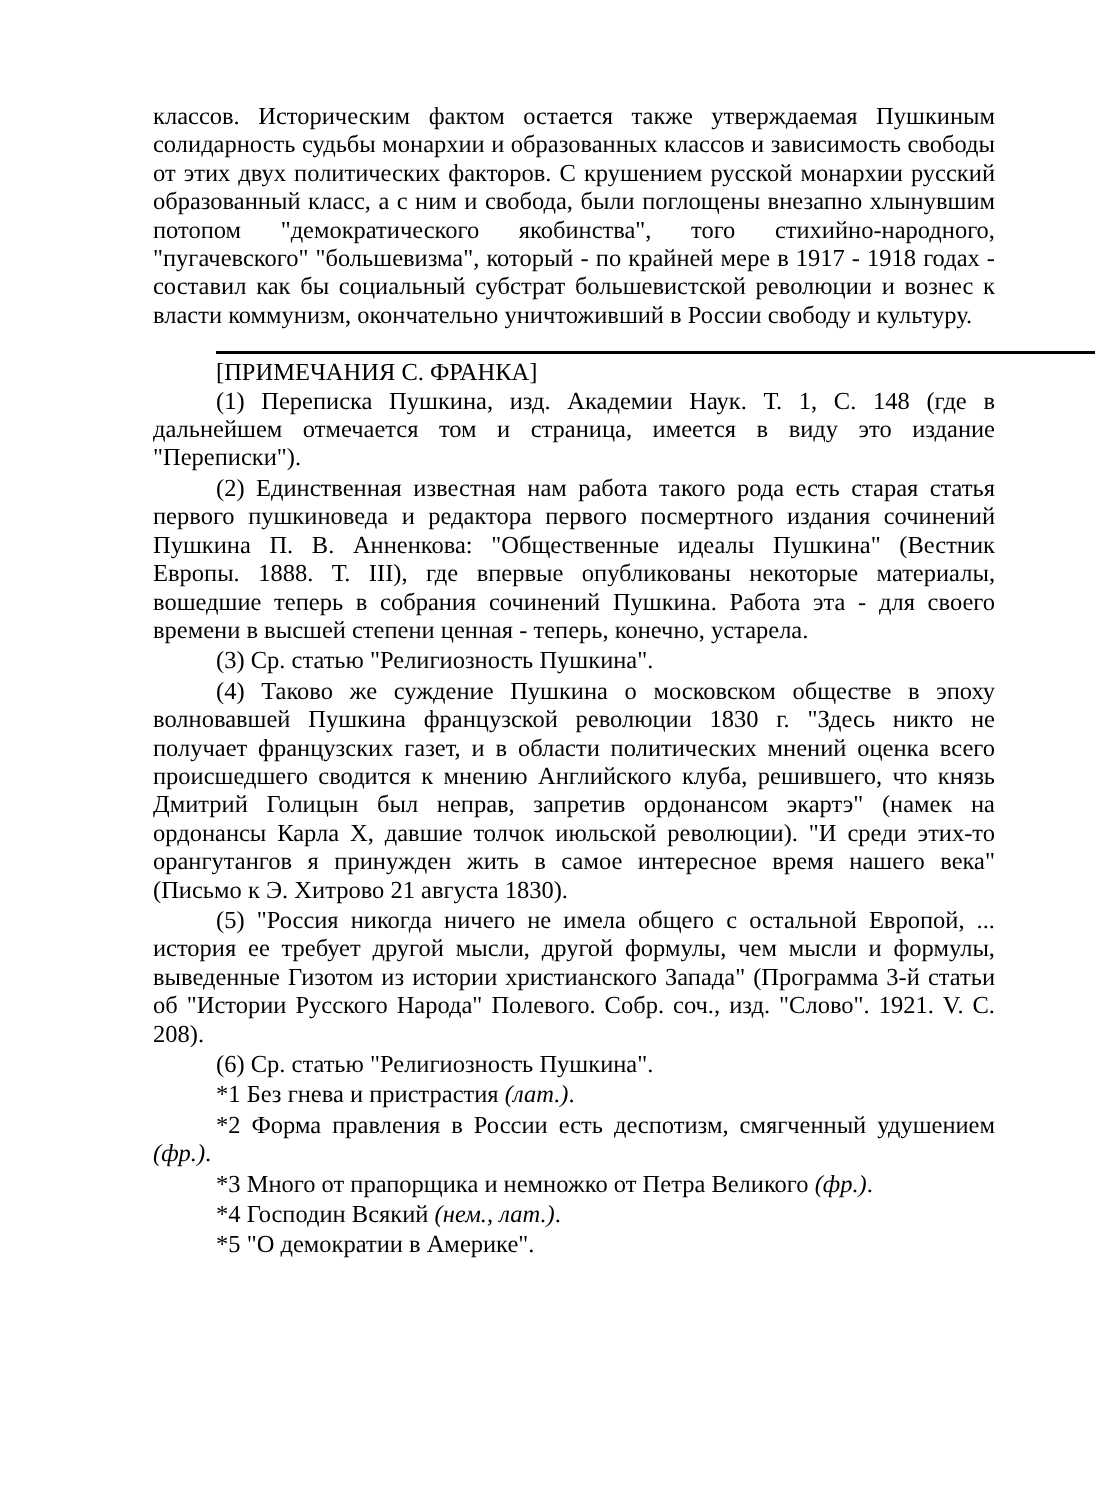классов. Историческим фактом остается также утверждаемая Пушкиным солидарность судьбы монархии и образованных классов и зависимость свободы от этих двух политических факторов. С крушением русской монархии русский образованный класс, а с ним и свобода, были поглощены внезапно хлынувшим потопом "демократического якобинства", того стихийно-народного, "пугачевского" "большевизма", который - по крайней мере в 1917 - 1918 годах - составил как бы социальный субстрат большевистской революции и вознес к власти коммунизм, окончательно уничтоживший в России свободу и культуру.
[ПРИМЕЧАНИЯ С. ФРАНКА]
(1) Переписка Пушкина, изд. Академии Наук. Т. 1, С. 148 (где в дальнейшем отмечается том и страница, имеется в виду это издание "Переписки").
(2) Единственная известная нам работа такого рода есть старая статья первого пушкиноведа и редактора первого посмертного издания сочинений Пушкина П. В. Анненкова: "Общественные идеалы Пушкина" (Вестник Европы. 1888. Т. III), где впервые опубликованы некоторые материалы, вошедшие теперь в собрания сочинений Пушкина. Работа эта - для своего времени в высшей степени ценная - теперь, конечно, устарела.
(3) Ср. статью "Религиозность Пушкина".
(4) Таково же суждение Пушкина о московском обществе в эпоху волновавшей Пушкина французской революции 1830 г. "Здесь никто не получает французских газет, и в области политических мнений оценка всего происшедшего сводится к мнению Английского клуба, решившего, что князь Дмитрий Голицын был неправ, запретив ордонансом экартэ" (намек на ордонансы Карла X, давшие толчок июльской революции). "И среди этих-то орангутангов я принужден жить в самое интересное время нашего века" (Письмо к Э. Хитрово 21 августа 1830).
(5) "Россия никогда ничего не имела общего с остальной Европой, ... история ее требует другой мысли, другой формулы, чем мысли и формулы, выведенные Гизотом из истории христианского Запада" (Программа 3-й статьи об "Истории Русского Народа" Полевого. Собр. соч., изд. "Слово". 1921. V. С. 208).
(6) Ср. статью "Религиозность Пушкина".
*1 Без гнева и пристрастия (лат.).
*2 Форма правления в России есть деспотизм, смягченный удушением (фр.).
*3 Много от прапорщика и немножко от Петра Великого (фр.).
*4 Господин Всякий (нем., лат.).
*5 "О демократии в Америке".